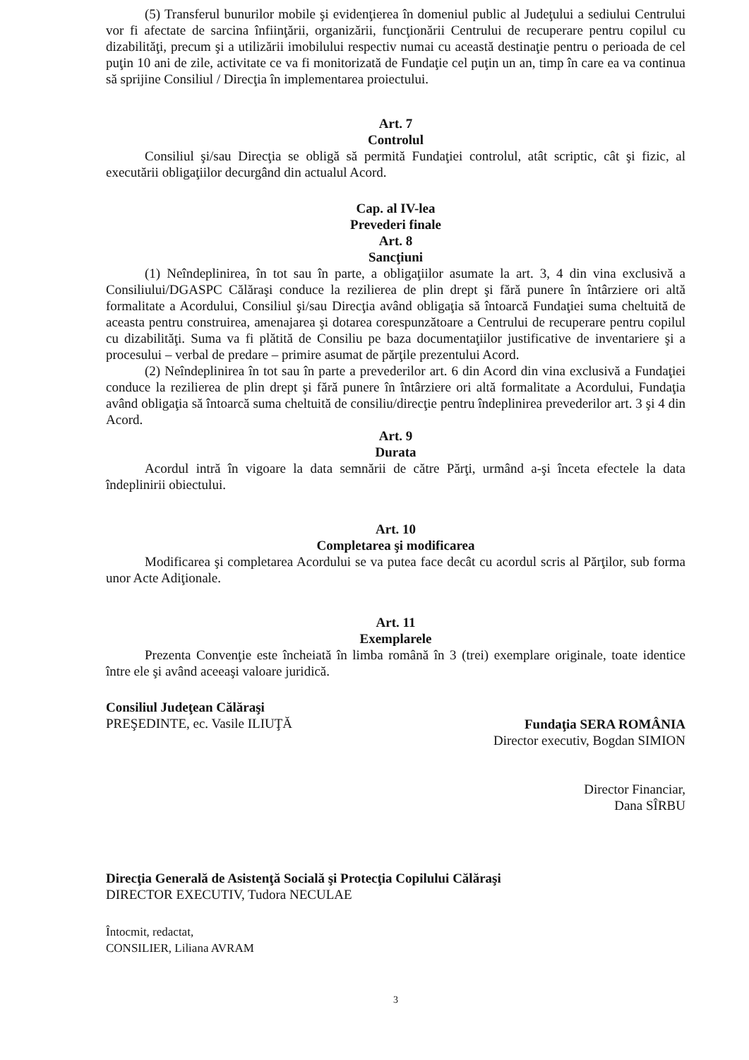(5) Transferul bunurilor mobile şi evidenţierea în domeniul public al Judeţului a sediului Centrului vor fi afectate de sarcina înfiinţării, organizării, funcţionării Centrului de recuperare pentru copilul cu dizabilităţi, precum şi a utilizării imobilului respectiv numai cu această destinaţie pentru o perioada de cel puţin 10 ani de zile, activitate ce va fi monitorizată de Fundaţie cel puţin un an, timp în care ea va continua să sprijine Consiliul / Direcţia în implementarea proiectului.
Art. 7
Controlul
Consiliul şi/sau Direcţia se obligă să permită Fundaţiei controlul, atât scriptic, cât şi fizic, al executării obligaţiilor decurgând din actualul Acord.
Cap. al IV-lea
Prevederi finale
Art. 8
Sancţiuni
(1) Neîndeplinirea, în tot sau în parte, a obligaţiilor asumate la art. 3, 4 din vina exclusivă a Consiliului/DGASPC Călăraşi conduce la rezilierea de plin drept şi fără punere în întârziere ori altă formalitate a Acordului, Consiliul şi/sau Direcţia având obligaţia să întoarcă Fundaţiei suma cheltuită de aceasta pentru construirea, amenajarea şi dotarea corespunzătoare a Centrului de recuperare pentru copilul cu dizabilităţi. Suma va fi plătită de Consiliu pe baza documentaţiilor justificative de inventariere şi a procesului – verbal de predare – primire asumat de părţile prezentului Acord.
(2) Neîndeplinirea în tot sau în parte a prevederilor art. 6 din Acord din vina exclusivă a Fundaţiei conduce la rezilierea de plin drept şi fără punere în întârziere ori altă formalitate a Acordului, Fundaţia având obligaţia să întoarcă suma cheltuită de consiliu/direcţie pentru îndeplinirea prevederilor art. 3 şi 4 din Acord.
Art. 9
Durata
Acordul intră în vigoare la data semnării de către Părţi, urmând a-şi înceta efectele la data îndeplinirii obiectului.
Art. 10
Completarea şi modificarea
Modificarea şi completarea Acordului se va putea face decât cu acordul scris al Părţilor, sub forma unor Acte Adiţionale.
Art. 11
Exemplarele
Prezenta Convenţie este încheiată în limba română în 3 (trei) exemplare originale, toate identice între ele şi având aceeaşi valoare juridică.
Consiliul Judeţean Călăraşi
PREŞEDINTE, ec. Vasile ILIUŢĂ
Fundaţia SERA ROMÂNIA
Director executiv, Bogdan SIMION
Director Financiar,
Dana SÎRBU
Direcţia Generală de Asistenţă Socială şi Protecţia Copilului Călăraşi
DIRECTOR EXECUTIV, Tudora NECULAE
Întocmit, redactat,
CONSILIER, Liliana AVRAM
3